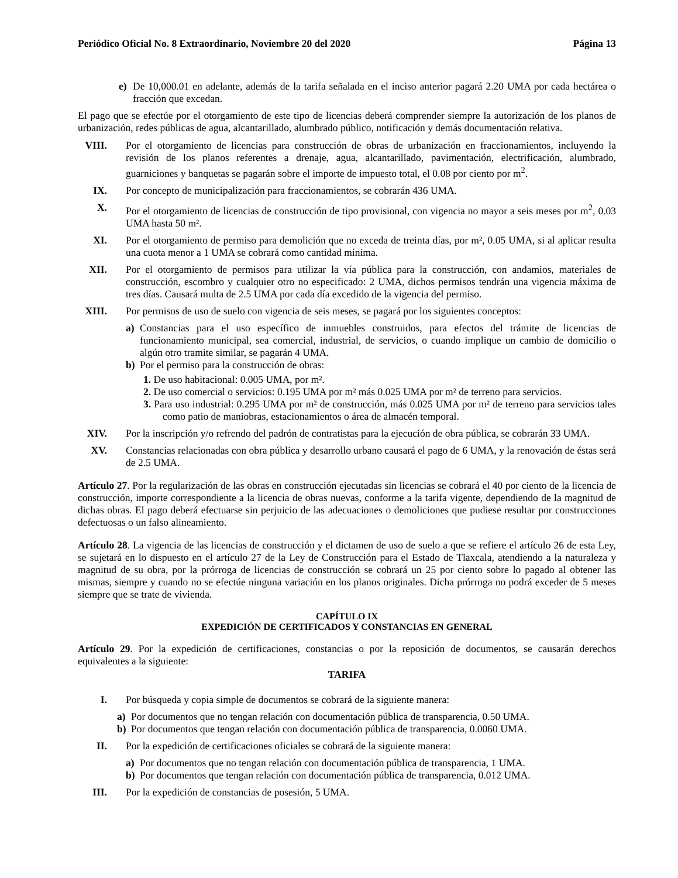Periódico Oficial No. 8 Extraordinario, Noviembre 20 del 2020 Página 13
e) De 10,000.01 en adelante, además de la tarifa señalada en el inciso anterior pagará 2.20 UMA por cada hectárea o fracción que excedan.
El pago que se efectúe por el otorgamiento de este tipo de licencias deberá comprender siempre la autorización de los planos de urbanización, redes públicas de agua, alcantarillado, alumbrado público, notificación y demás documentación relativa.
VIII. Por el otorgamiento de licencias para construcción de obras de urbanización en fraccionamientos, incluyendo la revisión de los planos referentes a drenaje, agua, alcantarillado, pavimentación, electrificación, alumbrado, guarniciones y banquetas se pagarán sobre el importe de impuesto total, el 0.08 por ciento por m<sup>2</sup>.
IX. Por concepto de municipalización para fraccionamientos, se cobrarán 436 UMA.
X. Por el otorgamiento de licencias de construcción de tipo provisional, con vigencia no mayor a seis meses por m<sup>2</sup>, 0.03 UMA hasta 50 m².
XI. Por el otorgamiento de permiso para demolición que no exceda de treinta días, por m², 0.05 UMA, si al aplicar resulta una cuota menor a 1 UMA se cobrará como cantidad mínima.
XII. Por el otorgamiento de permisos para utilizar la vía pública para la construcción, con andamios, materiales de construcción, escombro y cualquier otro no especificado: 2 UMA, dichos permisos tendrán una vigencia máxima de tres días. Causará multa de 2.5 UMA por cada día excedido de la vigencia del permiso.
XIII. Por permisos de uso de suelo con vigencia de seis meses, se pagará por los siguientes conceptos:
a) Constancias para el uso específico de inmuebles construidos, para efectos del trámite de licencias de funcionamiento municipal, sea comercial, industrial, de servicios, o cuando implique un cambio de domicilio o algún otro tramite similar, se pagarán 4 UMA.
b) Por el permiso para la construcción de obras:
1. De uso habitacional: 0.005 UMA, por m².
2. De uso comercial o servicios: 0.195 UMA por m² más 0.025 UMA por m² de terreno para servicios.
3. Para uso industrial: 0.295 UMA por m² de construcción, más 0.025 UMA por m² de terreno para servicios tales como patio de maniobras, estacionamientos o área de almacén temporal.
XIV. Por la inscripción y/o refrendo del padrón de contratistas para la ejecución de obra pública, se cobrarán 33 UMA.
XV. Constancias relacionadas con obra pública y desarrollo urbano causará el pago de 6 UMA, y la renovación de éstas será de 2.5 UMA.
Artículo 27. Por la regularización de las obras en construcción ejecutadas sin licencias se cobrará el 40 por ciento de la licencia de construcción, importe correspondiente a la licencia de obras nuevas, conforme a la tarifa vigente, dependiendo de la magnitud de dichas obras. El pago deberá efectuarse sin perjuicio de las adecuaciones o demoliciones que pudiese resultar por construcciones defectuosas o un falso alineamiento.
Artículo 28. La vigencia de las licencias de construcción y el dictamen de uso de suelo a que se refiere el artículo 26 de esta Ley, se sujetará en lo dispuesto en el artículo 27 de la Ley de Construcción para el Estado de Tlaxcala, atendiendo a la naturaleza y magnitud de su obra, por la prórroga de licencias de construcción se cobrará un 25 por ciento sobre lo pagado al obtener las mismas, siempre y cuando no se efectúe ninguna variación en los planos originales. Dicha prórroga no podrá exceder de 5 meses siempre que se trate de vivienda.
CAPÍTULO IX
EXPEDICIÓN DE CERTIFICADOS Y CONSTANCIAS EN GENERAL
Artículo 29. Por la expedición de certificaciones, constancias o por la reposición de documentos, se causarán derechos equivalentes a la siguiente:
TARIFA
I. Por búsqueda y copia simple de documentos se cobrará de la siguiente manera:
a) Por documentos que no tengan relación con documentación pública de transparencia, 0.50 UMA.
b) Por documentos que tengan relación con documentación pública de transparencia, 0.0060 UMA.
II. Por la expedición de certificaciones oficiales se cobrará de la siguiente manera:
a) Por documentos que no tengan relación con documentación pública de transparencia, 1 UMA.
b) Por documentos que tengan relación con documentación pública de transparencia, 0.012 UMA.
III. Por la expedición de constancias de posesión, 5 UMA.